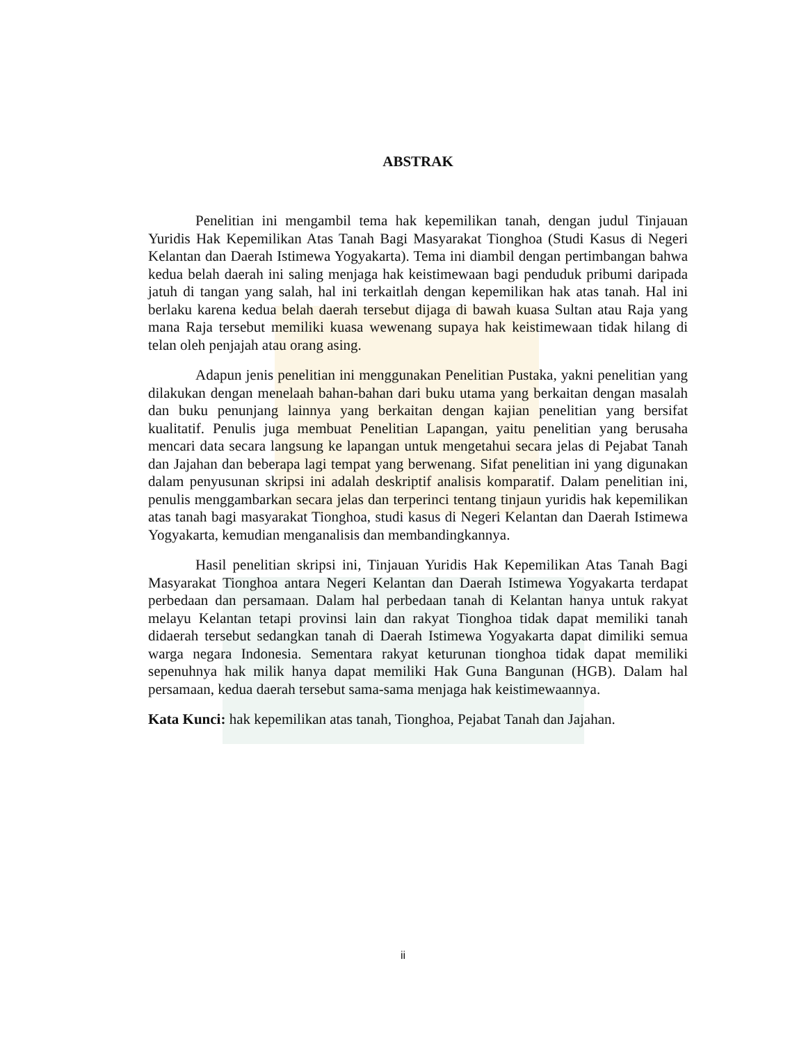ABSTRAK
Penelitian ini mengambil tema hak kepemilikan tanah, dengan judul Tinjauan Yuridis Hak Kepemilikan Atas Tanah Bagi Masyarakat Tionghoa (Studi Kasus di Negeri Kelantan dan Daerah Istimewa Yogyakarta). Tema ini diambil dengan pertimbangan bahwa kedua belah daerah ini saling menjaga hak keistimewaan bagi penduduk pribumi daripada jatuh di tangan yang salah, hal ini terkaitlah dengan kepemilikan hak atas tanah. Hal ini berlaku karena kedua belah daerah tersebut dijaga di bawah kuasa Sultan atau Raja yang mana Raja tersebut memiliki kuasa wewenang supaya hak keistimewaan tidak hilang di telan oleh penjajah atau orang asing.
Adapun jenis penelitian ini menggunakan Penelitian Pustaka, yakni penelitian yang dilakukan dengan menelaah bahan-bahan dari buku utama yang berkaitan dengan masalah dan buku penunjang lainnya yang berkaitan dengan kajian penelitian yang bersifat kualitatif. Penulis juga membuat Penelitian Lapangan, yaitu penelitian yang berusaha mencari data secara langsung ke lapangan untuk mengetahui secara jelas di Pejabat Tanah dan Jajahan dan beberapa lagi tempat yang berwenang. Sifat penelitian ini yang digunakan dalam penyusunan skripsi ini adalah deskriptif analisis komparatif. Dalam penelitian ini, penulis menggambarkan secara jelas dan terperinci tentang tinjaun yuridis hak kepemilikan atas tanah bagi masyarakat Tionghoa, studi kasus di Negeri Kelantan dan Daerah Istimewa Yogyakarta, kemudian menganalisis dan membandingkannya.
Hasil penelitian skripsi ini, Tinjauan Yuridis Hak Kepemilikan Atas Tanah Bagi Masyarakat Tionghoa antara Negeri Kelantan dan Daerah Istimewa Yogyakarta terdapat perbedaan dan persamaan. Dalam hal perbedaan tanah di Kelantan hanya untuk rakyat melayu Kelantan tetapi provinsi lain dan rakyat Tionghoa tidak dapat memiliki tanah didaerah tersebut sedangkan tanah di Daerah Istimewa Yogyakarta dapat dimiliki semua warga negara Indonesia. Sementara rakyat keturunan tionghoa tidak dapat memiliki sepenuhnya hak milik hanya dapat memiliki Hak Guna Bangunan (HGB). Dalam hal persamaan, kedua daerah tersebut sama-sama menjaga hak keistimewaannya.
Kata Kunci: hak kepemilikan atas tanah, Tionghoa, Pejabat Tanah dan Jajahan.
ii